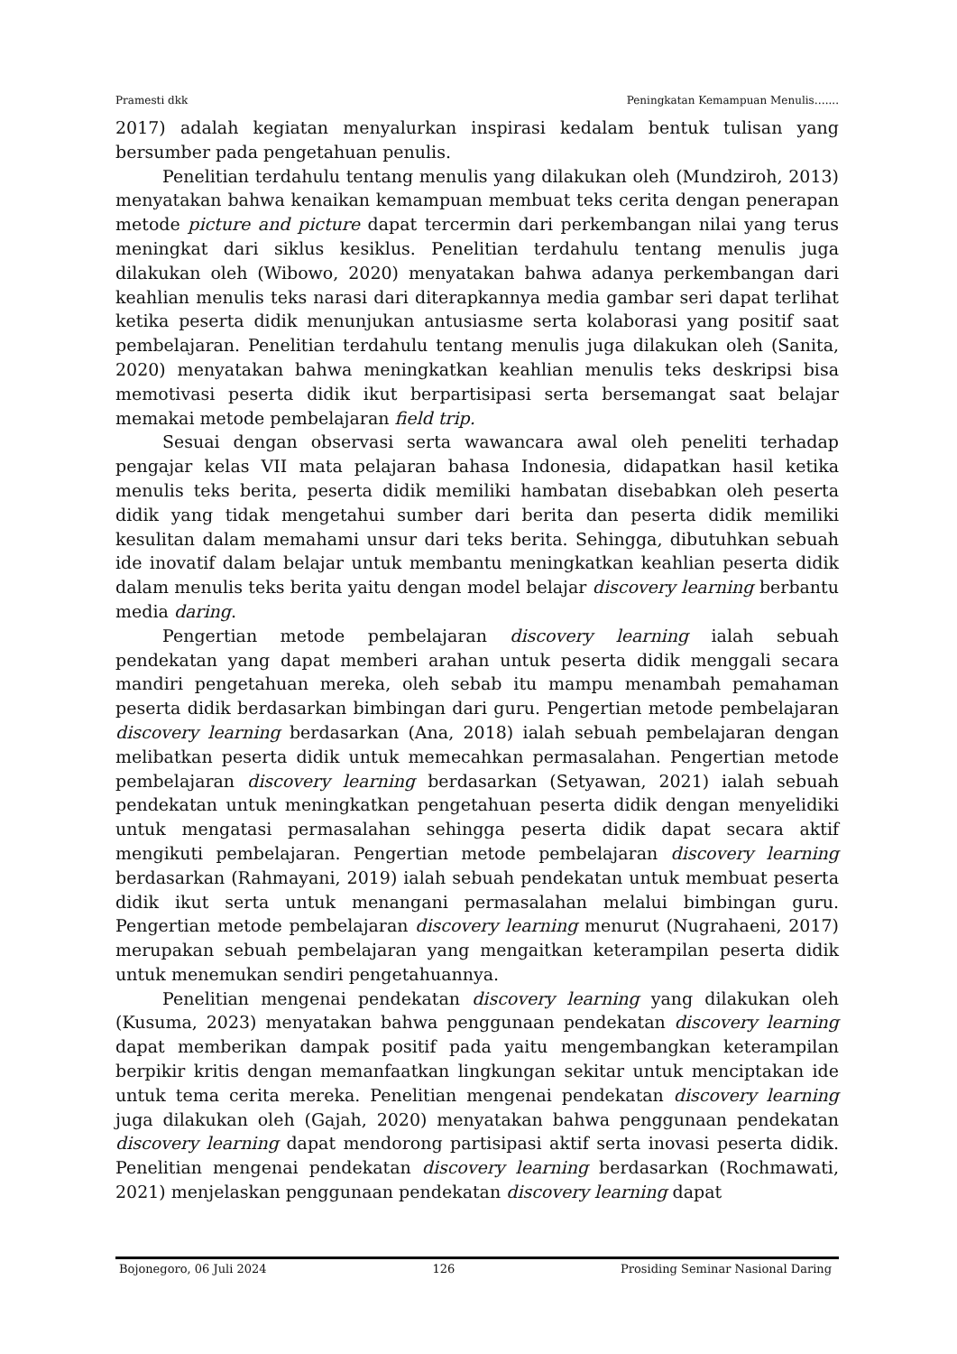Pramesti dkk Peningkatan Kemampuan Menulis…....
2017) adalah kegiatan menyalurkan inspirasi kedalam bentuk tulisan yang bersumber pada pengetahuan penulis.
Penelitian terdahulu tentang menulis yang dilakukan oleh (Mundziroh, 2013) menyatakan bahwa kenaikan kemampuan membuat teks cerita dengan penerapan metode picture and picture dapat tercermin dari perkembangan nilai yang terus meningkat dari siklus kesiklus. Penelitian terdahulu tentang menulis juga dilakukan oleh (Wibowo, 2020) menyatakan bahwa adanya perkembangan dari keahlian menulis teks narasi dari diterapkannya media gambar seri dapat terlihat ketika peserta didik menunjukan antusiasme serta kolaborasi yang positif saat pembelajaran. Penelitian terdahulu tentang menulis juga dilakukan oleh (Sanita, 2020) menyatakan bahwa meningkatkan keahlian menulis teks deskripsi bisa memotivasi peserta didik ikut berpartisipasi serta bersemangat saat belajar memakai metode pembelajaran field trip.
Sesuai dengan observasi serta wawancara awal oleh peneliti terhadap pengajar kelas VII mata pelajaran bahasa Indonesia, didapatkan hasil ketika menulis teks berita, peserta didik memiliki hambatan disebabkan oleh peserta didik yang tidak mengetahui sumber dari berita dan peserta didik memiliki kesulitan dalam memahami unsur dari teks berita. Sehingga, dibutuhkan sebuah ide inovatif dalam belajar untuk membantu meningkatkan keahlian peserta didik dalam menulis teks berita yaitu dengan model belajar discovery learning berbantu media daring.
Pengertian metode pembelajaran discovery learning ialah sebuah pendekatan yang dapat memberi arahan untuk peserta didik menggali secara mandiri pengetahuan mereka, oleh sebab itu mampu menambah pemahaman peserta didik berdasarkan bimbingan dari guru. Pengertian metode pembelajaran discovery learning berdasarkan (Ana, 2018) ialah sebuah pembelajaran dengan melibatkan peserta didik untuk memecahkan permasalahan. Pengertian metode pembelajaran discovery learning berdasarkan (Setyawan, 2021) ialah sebuah pendekatan untuk meningkatkan pengetahuan peserta didik dengan menyelidiki untuk mengatasi permasalahan sehingga peserta didik dapat secara aktif mengikuti pembelajaran. Pengertian metode pembelajaran discovery learning berdasarkan (Rahmayani, 2019) ialah sebuah pendekatan untuk membuat peserta didik ikut serta untuk menangani permasalahan melalui bimbingan guru. Pengertian metode pembelajaran discovery learning menurut (Nugrahaeni, 2017) merupakan sebuah pembelajaran yang mengaitkan keterampilan peserta didik untuk menemukan sendiri pengetahuannya.
Penelitian mengenai pendekatan discovery learning yang dilakukan oleh (Kusuma, 2023) menyatakan bahwa penggunaan pendekatan discovery learning dapat memberikan dampak positif pada yaitu mengembangkan keterampilan berpikir kritis dengan memanfaatkan lingkungan sekitar untuk menciptakan ide untuk tema cerita mereka. Penelitian mengenai pendekatan discovery learning juga dilakukan oleh (Gajah, 2020) menyatakan bahwa penggunaan pendekatan discovery learning dapat mendorong partisipasi aktif serta inovasi peserta didik. Penelitian mengenai pendekatan discovery learning berdasarkan (Rochmawati, 2021) menjelaskan penggunaan pendekatan discovery learning dapat
Bojonegoro, 06 Juli 2024 126 Prosiding Seminar Nasional Daring